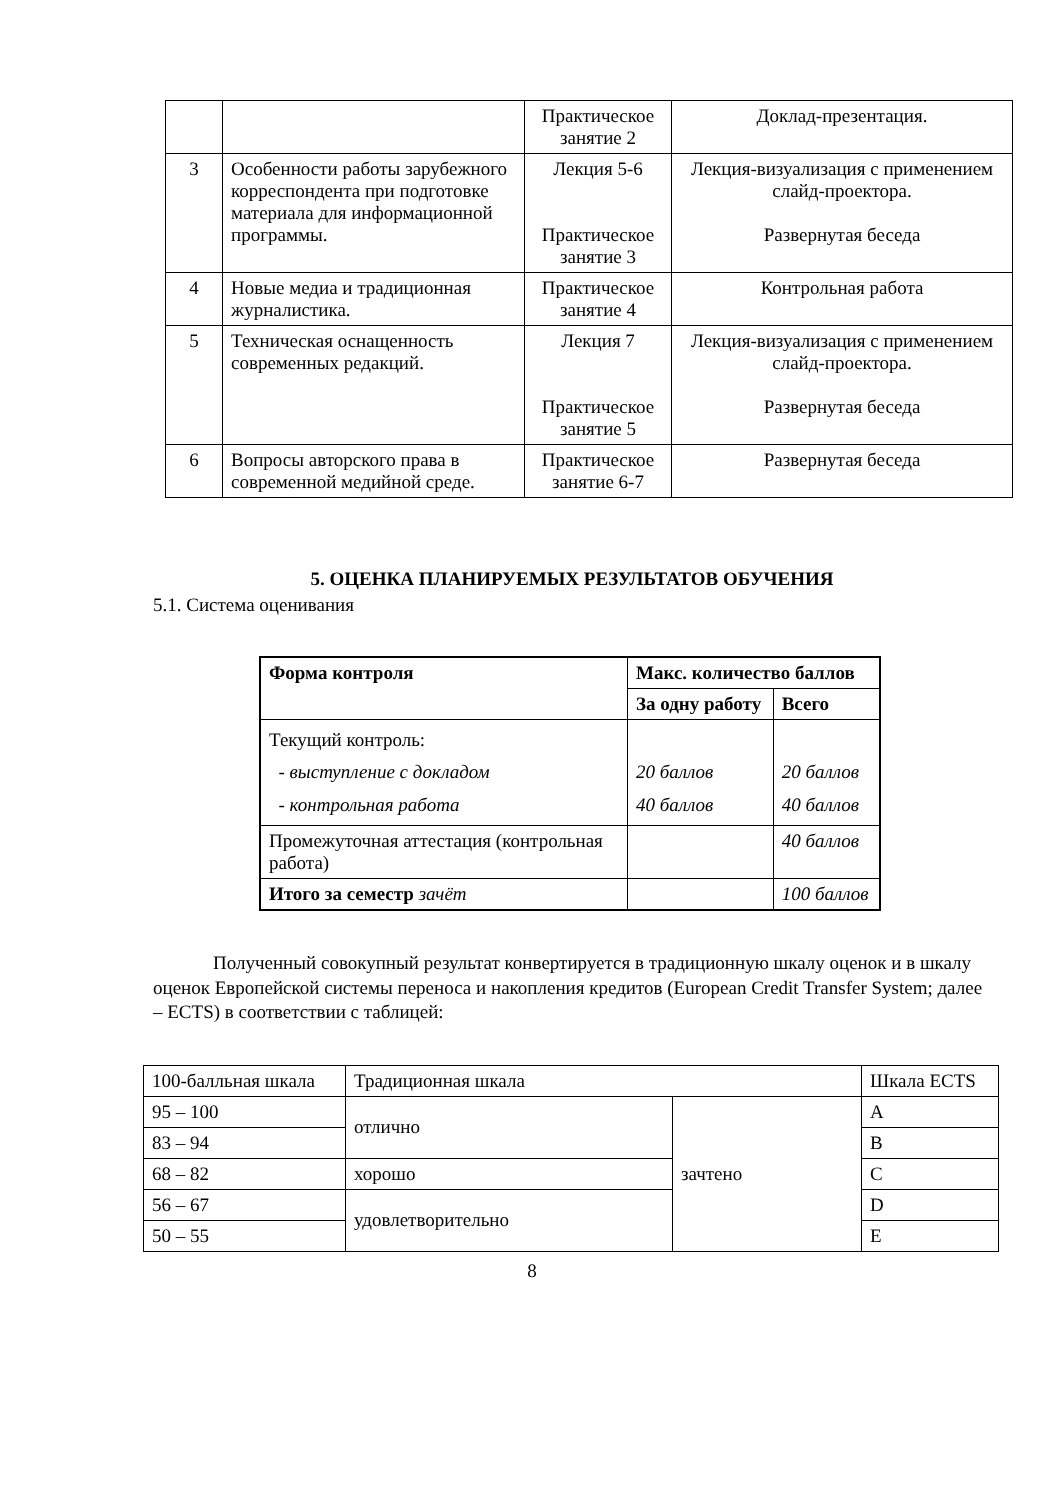| | | Практическое занятие 2 | Доклад-презентация. |
| 3 | Особенности работы зарубежного корреспондента при подготовке материала для информационной программы. | Лекция 5-6 Практическое занятие 3 | Лекция-визуализация с применением слайд-проектора. Развернутая беседа |
| 4 | Новые медиа и традиционная журналистика. | Практическое занятие 4 | Контрольная работа |
| 5 | Техническая оснащенность современных редакций. | Лекция 7 Практическое занятие 5 | Лекция-визуализация с применением слайд-проектора. Развернутая беседа |
| 6 | Вопросы авторского права в современной медийной среде. | Практическое занятие 6-7 | Развернутая беседа |
5. ОЦЕНКА ПЛАНИРУЕМЫХ РЕЗУЛЬТАТОВ ОБУЧЕНИЯ
5.1. Система оценивания
| Форма контроля | Макс. количество баллов | |
| --- | --- | --- |
| | За одну работу | Всего |
| Текущий контроль: - выступление с докладом - контрольная работа | 20 баллов 40 баллов | 20 баллов 40 баллов |
| Промежуточная аттестация (контрольная работа) | | 40 баллов |
| Итого за семестр зачёт | | 100 баллов |
Полученный совокупный результат конвертируется в традиционную шкалу оценок и в шкалу оценок Европейской системы переноса и накопления кредитов (European Credit Transfer System; далее – ECTS) в соответствии с таблицей:
| 100-балльная шкала | Традиционная шкала | | Шкала ECTS |
| 95 – 100 | отлично | зачтено | A |
| 83 – 94 | | | B |
| 68 – 82 | хорошо | | C |
| 56 – 67 | удовлетворительно | | D |
| 50 – 55 | | | E |
8